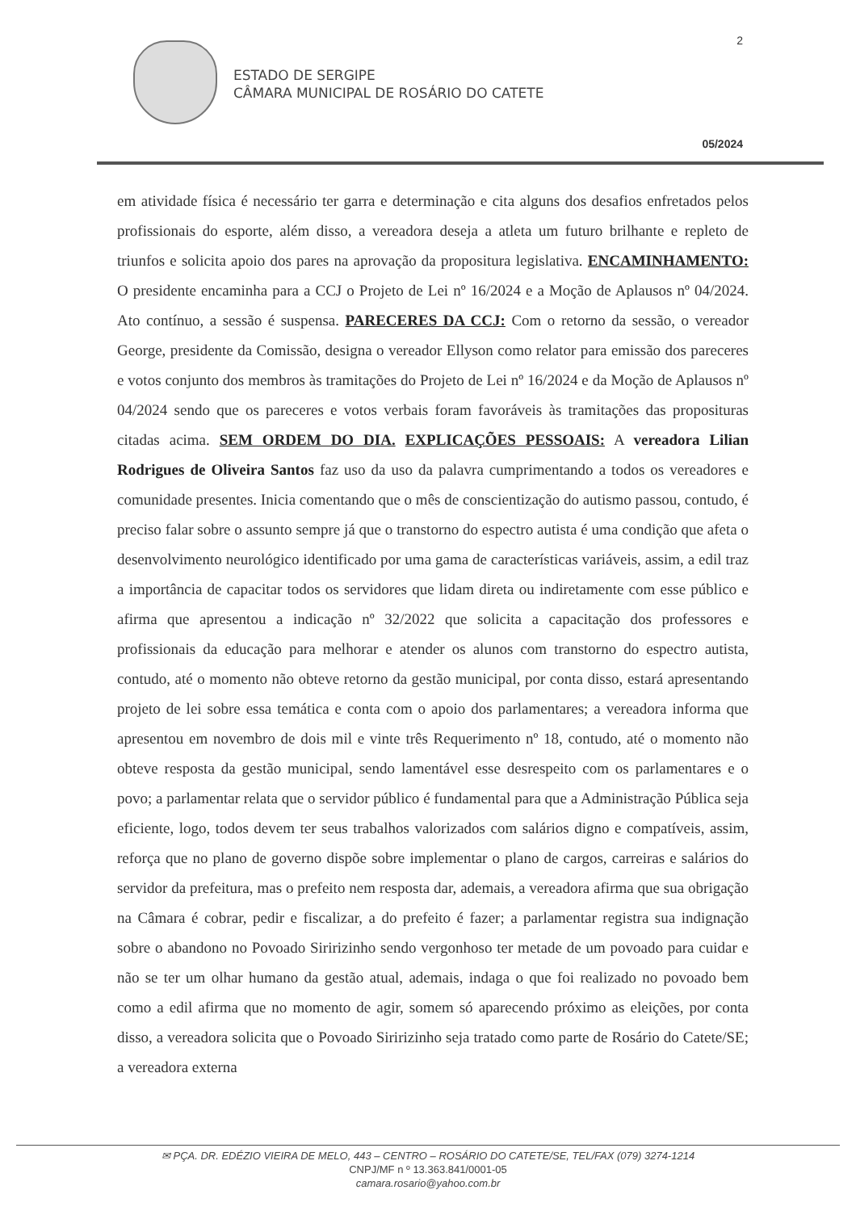2
ESTADO DE SERGIPE
CÂMARA MUNICIPAL DE ROSÁRIO DO CATETE
05/2024
em atividade física é necessário ter garra e determinação e cita alguns dos desafios enfretados pelos profissionais do esporte, além disso, a vereadora deseja a atleta um futuro brilhante e repleto de triunfos e solicita apoio dos pares na aprovação da propositura legislativa. ENCAMINHAMENTO: O presidente encaminha para a CCJ o Projeto de Lei nº 16/2024 e a Moção de Aplausos nº 04/2024. Ato contínuo, a sessão é suspensa. PARECERES DA CCJ: Com o retorno da sessão, o vereador George, presidente da Comissão, designa o vereador Ellyson como relator para emissão dos pareceres e votos conjunto dos membros às tramitações do Projeto de Lei nº 16/2024 e da Moção de Aplausos nº 04/2024 sendo que os pareceres e votos verbais foram favoráveis às tramitações das proposituras citadas acima. SEM ORDEM DO DIA. EXPLICAÇÕES PESSOAIS: A vereadora Lilian Rodrigues de Oliveira Santos faz uso da uso da palavra cumprimentando a todos os vereadores e comunidade presentes. Inicia comentando que o mês de conscientização do autismo passou, contudo, é preciso falar sobre o assunto sempre já que o transtorno do espectro autista é uma condição que afeta o desenvolvimento neurológico identificado por uma gama de características variáveis, assim, a edil traz a importância de capacitar todos os servidores que lidam direta ou indiretamente com esse público e afirma que apresentou a indicação nº 32/2022 que solicita a capacitação dos professores e profissionais da educação para melhorar e atender os alunos com transtorno do espectro autista, contudo, até o momento não obteve retorno da gestão municipal, por conta disso, estará apresentando projeto de lei sobre essa temática e conta com o apoio dos parlamentares; a vereadora informa que apresentou em novembro de dois mil e vinte três Requerimento nº 18, contudo, até o momento não obteve resposta da gestão municipal, sendo lamentável esse desrespeito com os parlamentares e o povo; a parlamentar relata que o servidor público é fundamental para que a Administração Pública seja eficiente, logo, todos devem ter seus trabalhos valorizados com salários digno e compatíveis, assim, reforça que no plano de governo dispõe sobre implementar o plano de cargos, carreiras e salários do servidor da prefeitura, mas o prefeito nem resposta dar, ademais, a vereadora afirma que sua obrigação na Câmara é cobrar, pedir e fiscalizar, a do prefeito é fazer; a parlamentar registra sua indignação sobre o abandono no Povoado Siririzinho sendo vergonhoso ter metade de um povoado para cuidar e não se ter um olhar humano da gestão atual, ademais, indaga o que foi realizado no povoado bem como a edil afirma que no momento de agir, somem só aparecendo próximo as eleições, por conta disso, a vereadora solicita que o Povoado Siririzinho seja tratado como parte de Rosário do Catete/SE; a vereadora externa
✉ PÇA. DR. EDÉZIO VIEIRA DE MELO, 443 – CENTRO – ROSÁRIO DO CATETE/SE, TEL/FAX (079) 3274-1214
CNPJ/MF n º 13.363.841/0001-05
camara.rosario@yahoo.com.br